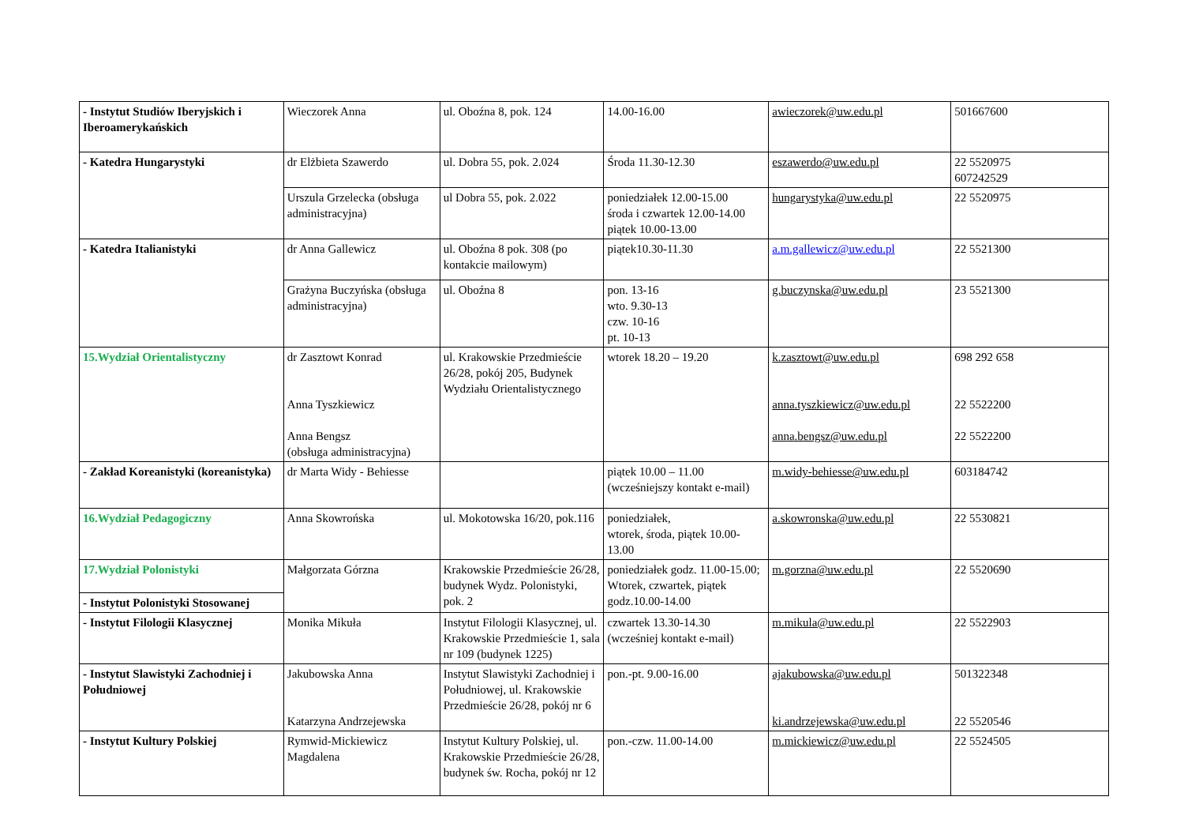| - Instytut Studiów Iberyjskich i Iberoamerykańskich | Wieczorek Anna | ul. Oboźna 8, pok. 124 | 14.00-16.00 | awieczorek@uw.edu.pl | 501667600 |
| - Katedra Hungarystyki | dr Elżbieta Szawerdo | ul. Dobra 55, pok. 2.024 | Środa 11.30-12.30 | eszawerdo@uw.edu.pl | 22 5520975 607242529 |
| | Urszula Grzelecka (obsługa administracyjna) | ul Dobra 55, pok. 2.022 | poniedziałek 12.00-15.00 środa i czwartek 12.00-14.00 piątek 10.00-13.00 | hungarystyka@uw.edu.pl | 22 5520975 |
| - Katedra Italianistyki | dr Anna Gallewicz | ul. Oboźna 8 pok. 308 (po kontakcie mailowym) | piątek10.30-11.30 | a.m.gallewicz@uw.edu.pl | 22 5521300 |
| | Grażyna Buczyńska (obsługa administracyjna) | ul. Oboźna 8 | pon. 13-16 wto. 9.30-13 czw. 10-16 pt. 10-13 | g.buczynska@uw.edu.pl | 23 5521300 |
| 15.Wydział Orientalistyczny | dr Zasztowt Konrad Anna Tyszkiewicz Anna Bengsz (obsługa administracyjna) | ul. Krakowskie Przedmieście 26/28, pokój 205, Budynek Wydziału Orientalistycznego | wtorek 18.20 – 19.20 | k.zasztowt@uw.edu.pl anna.tyszkiewicz@uw.edu.pl anna.bengsz@uw.edu.pl | 698 292 658 22 5522200 22 5522200 |
| - Zakład Koreanistyki (koreanistyka) | dr Marta Widy - Behiesse | | piątek 10.00 – 11.00 (wcześniejszy kontakt e-mail) | m.widy-behiesse@uw.edu.pl | 603184742 |
| 16.Wydział Pedagogiczny | Anna Skowrońska | ul. Mokotowska 16/20, pok.116 | poniedziałek, wtorek, środa, piątek 10.00-13.00 | a.skowronska@uw.edu.pl | 22 5530821 |
| 17.Wydział Polonistyki | Małgorzata Górzna | Krakowskie Przedmieście 26/28, budynek Wydz. Polonistyki, pok. 2 | poniedziałek godz. 11.00-15.00; Wtorek, czwartek, piątek godz.10.00-14.00 | m.gorzna@uw.edu.pl | 22 5520690 |
| - Instytut Polonistyki Stosowanej | | | | | |
| - Instytut Filologii Klasycznej | Monika Mikuła | Instytut Filologii Klasycznej, ul. Krakowskie Przedmieście 1, sala nr 109 (budynek 1225) | czwartek 13.30-14.30 (wcześniej kontakt e-mail) | m.mikula@uw.edu.pl | 22 5522903 |
| - Instytut Slawistyki Zachodniej i Południowej | Jakubowska Anna Katarzyna Andrzejewska | Instytut Slawistyki Zachodniej i Południowej, ul. Krakowskie Przedmieście 26/28, pokój nr 6 | pon.-pt. 9.00-16.00 | ajakubowska@uw.edu.pl ki.andrzejewska@uw.edu.pl | 501322348 22 5520546 |
| - Instytut Kultury Polskiej | Rymwid-Mickiewicz Magdalena | Instytut Kultury Polskiej, ul. Krakowskie Przedmieście 26/28, budynek św. Rocha, pokój nr 12 | pon.-czw. 11.00-14.00 | m.mickiewicz@uw.edu.pl | 22 5524505 |